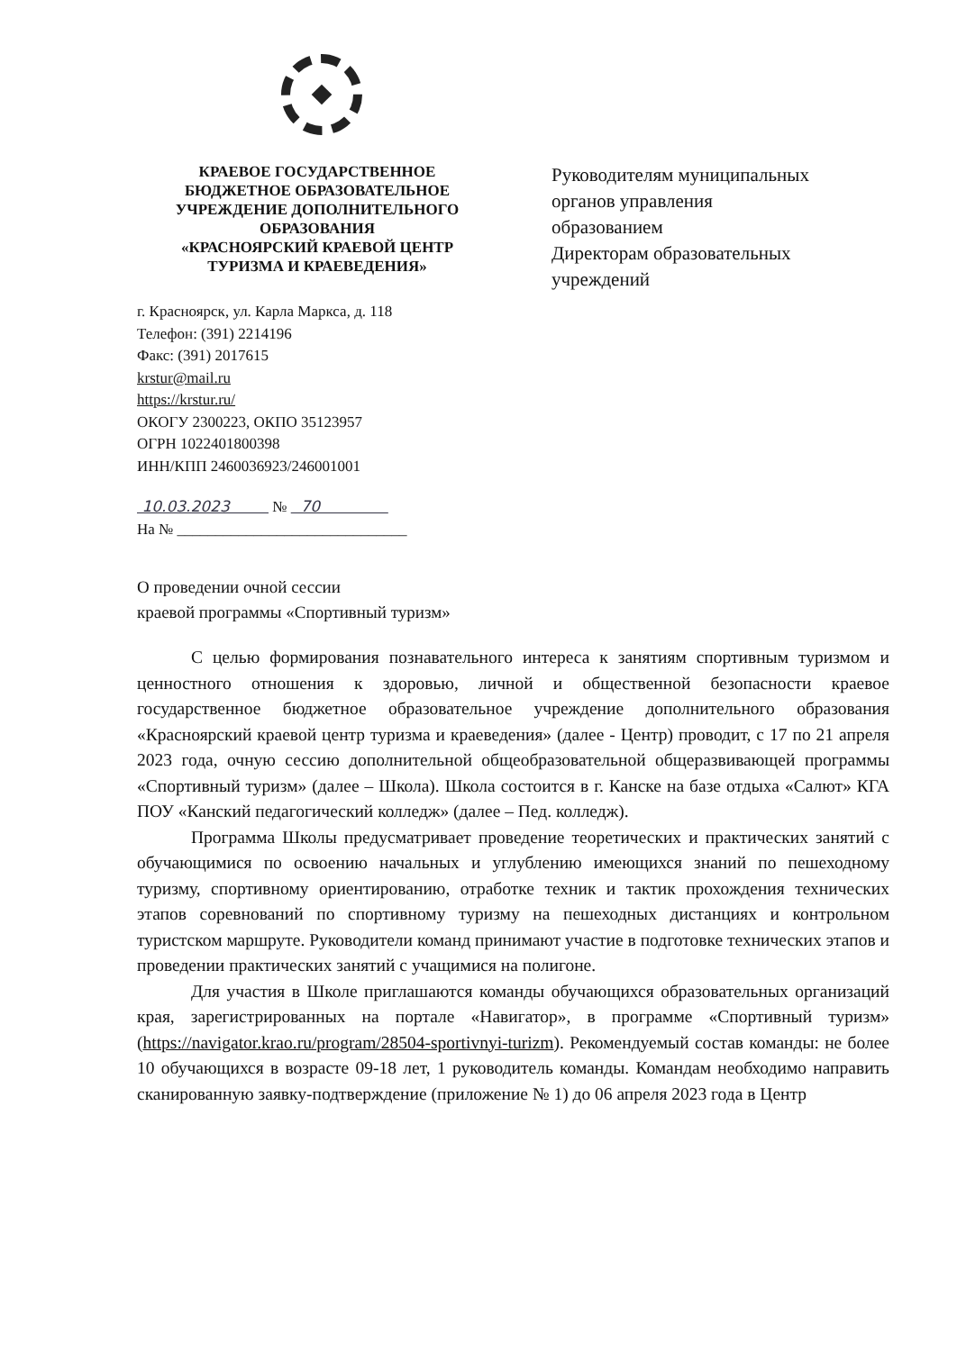КРАЕВОЕ ГОСУДАРСТВЕННОЕ
БЮДЖЕТНОЕ ОБРАЗОВАТЕЛЬНОЕ
УЧРЕЖДЕНИЕ ДОПОЛНИТЕЛЬНОГО
ОБРАЗОВАНИЯ
«КРАСНОЯРСКИЙ КРАЕВОЙ ЦЕНТР
ТУРИЗМА И КРАЕВЕДЕНИЯ»
г. Красноярск, ул. Карла Маркса, д. 118
Телефон: (391) 2214196
Факс: (391) 2017615
krstur@mail.ru
https://krstur.ru/
ОКОГУ 2300223, ОКПО 35123957
ОГРН 1022401800398
ИНН/КПП 2460036923/246001001
10.03.2023 № 70
На № ______________________________
Руководителям муниципальных
органов управления
образованием
Директорам образовательных
учреждений
О проведении очной сессии
краевой программы «Спортивный туризм»
С целью формирования познавательного интереса к занятиям спортивным туризмом и ценностного отношения к здоровью, личной и общественной безопасности краевое государственное бюджетное образовательное учреждение дополнительного образования «Красноярский краевой центр туризма и краеведения» (далее - Центр) проводит, с 17 по 21 апреля 2023 года, очную сессию дополнительной общеобразовательной общеразвивающей программы «Спортивный туризм» (далее – Школа). Школа состоится в г. Канске на базе отдыха «Салют» КГА ПОУ «Канский педагогический колледж» (далее – Пед. колледж).
Программа Школы предусматривает проведение теоретических и практических занятий с обучающимися по освоению начальных и углублению имеющихся знаний по пешеходному туризму, спортивному ориентированию, отработке техник и тактик прохождения технических этапов соревнований по спортивному туризму на пешеходных дистанциях и контрольном туристском маршруте. Руководители команд принимают участие в подготовке технических этапов и проведении практических занятий с учащимися на полигоне.
Для участия в Школе приглашаются команды обучающихся образовательных организаций края, зарегистрированных на портале «Навигатор», в программе «Спортивный туризм» (https://navigator.krao.ru/program/28504-sportivnyi-turizm). Рекомендуемый состав команды: не более 10 обучающихся в возрасте 09-18 лет, 1 руководитель команды. Командам необходимо направить сканированную заявку-подтверждение (приложение № 1) до 06 апреля 2023 года в Центр